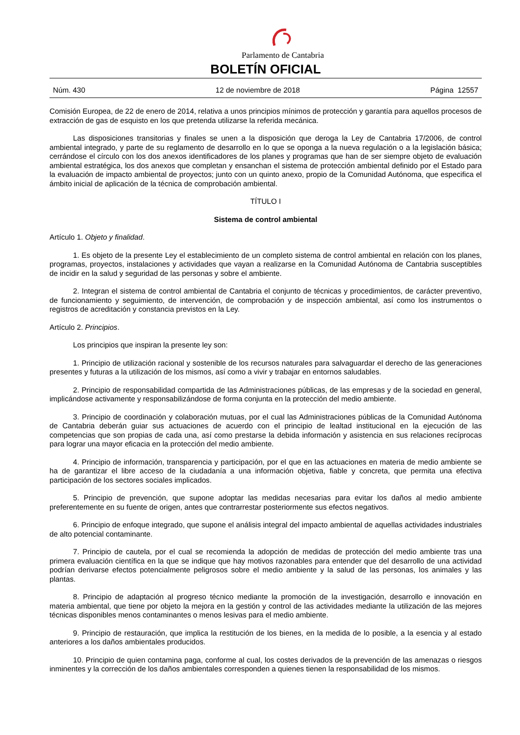Parlamento de Cantabria
BOLETÍN OFICIAL
Núm. 430 12 de noviembre de 2018 Página 12557
Comisión Europea, de 22 de enero de 2014, relativa a unos principios mínimos de protección y garantía para aquellos procesos de extracción de gas de esquisto en los que pretenda utilizarse la referida mecánica.
Las disposiciones transitorias y finales se unen a la disposición que deroga la Ley de Cantabria 17/2006, de control ambiental integrado, y parte de su reglamento de desarrollo en lo que se oponga a la nueva regulación o a la legislación básica; cerrándose el círculo con los dos anexos identificadores de los planes y programas que han de ser siempre objeto de evaluación ambiental estratégica, los dos anexos que completan y ensanchan el sistema de protección ambiental definido por el Estado para la evaluación de impacto ambiental de proyectos; junto con un quinto anexo, propio de la Comunidad Autónoma, que especifica el ámbito inicial de aplicación de la técnica de comprobación ambiental.
TÍTULO I
Sistema de control ambiental
Artículo 1. Objeto y finalidad.
1. Es objeto de la presente Ley el establecimiento de un completo sistema de control ambiental en relación con los planes, programas, proyectos, instalaciones y actividades que vayan a realizarse en la Comunidad Autónoma de Cantabria susceptibles de incidir en la salud y seguridad de las personas y sobre el ambiente.
2. Integran el sistema de control ambiental de Cantabria el conjunto de técnicas y procedimientos, de carácter preventivo, de funcionamiento y seguimiento, de intervención, de comprobación y de inspección ambiental, así como los instrumentos o registros de acreditación y constancia previstos en la Ley.
Artículo 2. Principios.
Los principios que inspiran la presente ley son:
1. Principio de utilización racional y sostenible de los recursos naturales para salvaguardar el derecho de las generaciones presentes y futuras a la utilización de los mismos, así como a vivir y trabajar en entornos saludables.
2. Principio de responsabilidad compartida de las Administraciones públicas, de las empresas y de la sociedad en general, implicándose activamente y responsabilizándose de forma conjunta en la protección del medio ambiente.
3. Principio de coordinación y colaboración mutuas, por el cual las Administraciones públicas de la Comunidad Autónoma de Cantabria deberán guiar sus actuaciones de acuerdo con el principio de lealtad institucional en la ejecución de las competencias que son propias de cada una, así como prestarse la debida información y asistencia en sus relaciones recíprocas para lograr una mayor eficacia en la protección del medio ambiente.
4. Principio de información, transparencia y participación, por el que en las actuaciones en materia de medio ambiente se ha de garantizar el libre acceso de la ciudadanía a una información objetiva, fiable y concreta, que permita una efectiva participación de los sectores sociales implicados.
5. Principio de prevención, que supone adoptar las medidas necesarias para evitar los daños al medio ambiente preferentemente en su fuente de origen, antes que contrarrestar posteriormente sus efectos negativos.
6. Principio de enfoque integrado, que supone el análisis integral del impacto ambiental de aquellas actividades industriales de alto potencial contaminante.
7. Principio de cautela, por el cual se recomienda la adopción de medidas de protección del medio ambiente tras una primera evaluación científica en la que se indique que hay motivos razonables para entender que del desarrollo de una actividad podrían derivarse efectos potencialmente peligrosos sobre el medio ambiente y la salud de las personas, los animales y las plantas.
8. Principio de adaptación al progreso técnico mediante la promoción de la investigación, desarrollo e innovación en materia ambiental, que tiene por objeto la mejora en la gestión y control de las actividades mediante la utilización de las mejores técnicas disponibles menos contaminantes o menos lesivas para el medio ambiente.
9. Principio de restauración, que implica la restitución de los bienes, en la medida de lo posible, a la esencia y al estado anteriores a los daños ambientales producidos.
10. Principio de quien contamina paga, conforme al cual, los costes derivados de la prevención de las amenazas o riesgos inminentes y la corrección de los daños ambientales corresponden a quienes tienen la responsabilidad de los mismos.